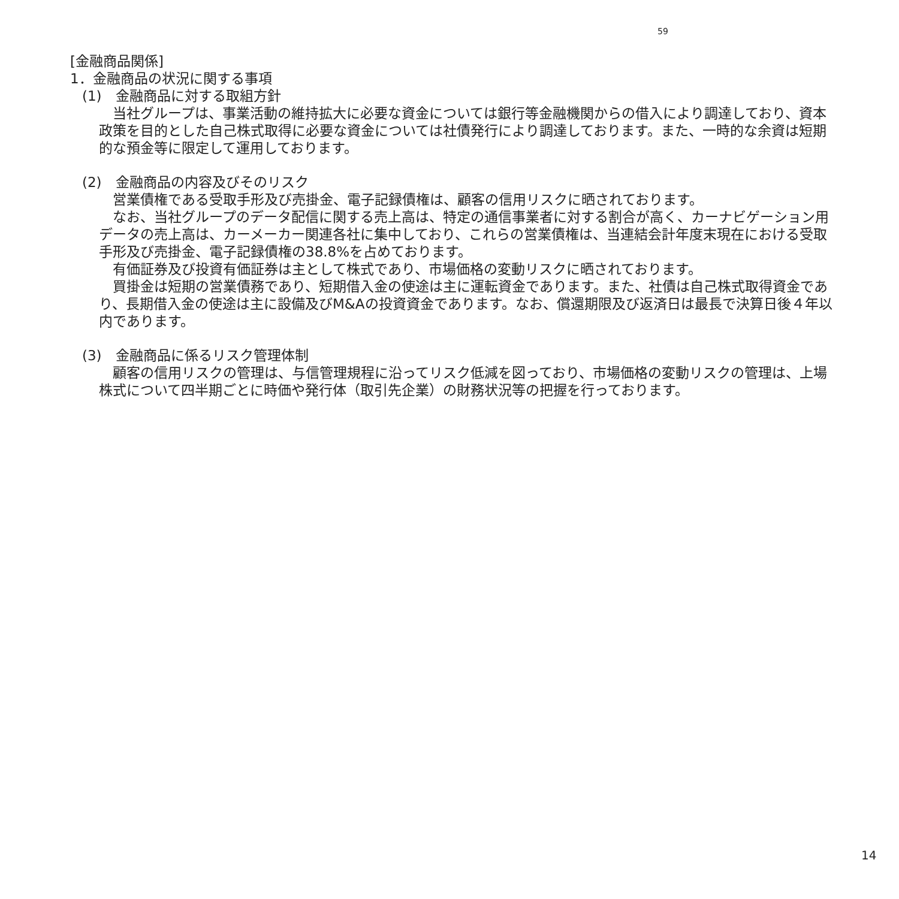59
[金融商品関係]
1．金融商品の状況に関する事項
(1)　金融商品に対する取組方針
　当社グループは、事業活動の維持拡大に必要な資金については銀行等金融機関からの借入により調達しており、資本政策を目的とした自己株式取得に必要な資金については社債発行により調達しております。また、一時的な余資は短期的な預金等に限定して運用しております。
(2)　金融商品の内容及びそのリスク
　営業債権である受取手形及び売掛金、電子記録債権は、顧客の信用リスクに晒されております。
　なお、当社グループのデータ配信に関する売上高は、特定の通信事業者に対する割合が高く、カーナビゲーション用データの売上高は、カーメーカー関連各社に集中しており、これらの営業債権は、当連結会計年度末現在における受取手形及び売掛金、電子記録債権の38.8%を占めております。
　有価証券及び投資有価証券は主として株式であり、市場価格の変動リスクに晒されております。
　買掛金は短期の営業債務であり、短期借入金の使途は主に運転資金であります。また、社債は自己株式取得資金であり、長期借入金の使途は主に設備及びM&Aの投資資金であります。なお、償還期限及び返済日は最長で決算日後４年以内であります。
(3)　金融商品に係るリスク管理体制
　顧客の信用リスクの管理は、与信管理規程に沿ってリスク低減を図っており、市場価格の変動リスクの管理は、上場株式について四半期ごとに時価や発行体（取引先企業）の財務状況等の把握を行っております。
14